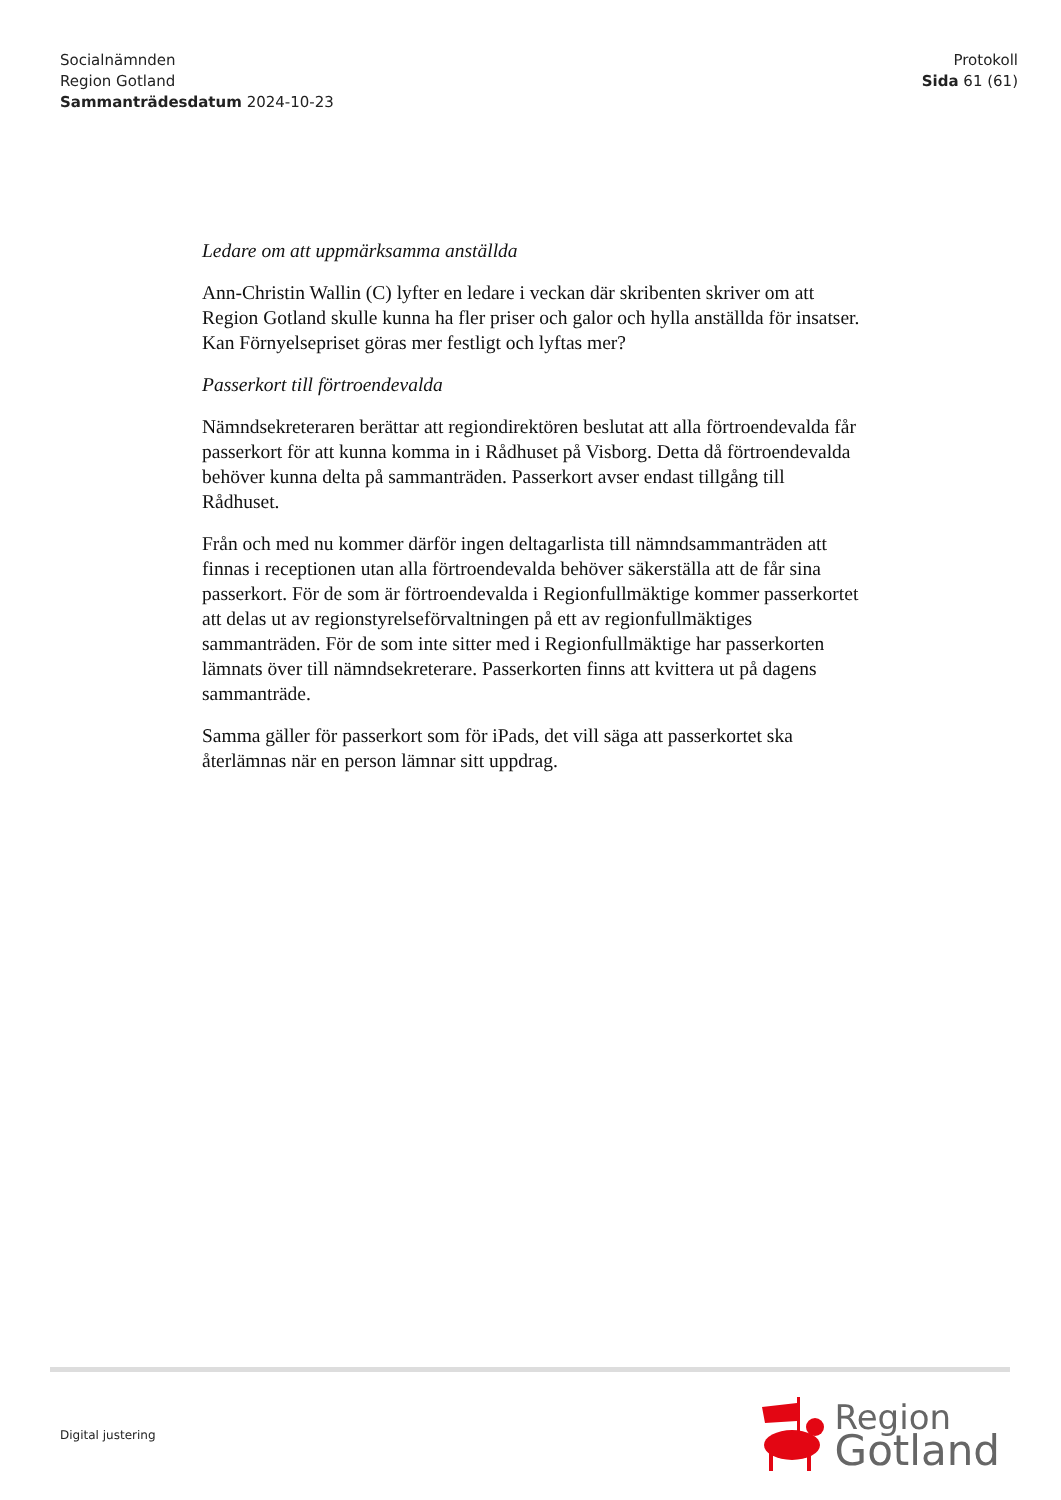Socialnämnden
Region Gotland
Sammanträdesdatum 2024-10-23
Protokoll
Sida 61 (61)
Ledare om att uppmärksamma anställda
Ann-Christin Wallin (C) lyfter en ledare i veckan där skribenten skriver om att Region Gotland skulle kunna ha fler priser och galor och hylla anställda för insatser. Kan Förnyelsepriset göras mer festligt och lyftas mer?
Passerkort till förtroendevalda
Nämndsekreteraren berättar att regiondirektören beslutat att alla förtroendevalda får passerkort för att kunna komma in i Rådhuset på Visborg. Detta då förtroendevalda behöver kunna delta på sammanträden. Passerkort avser endast tillgång till Rådhuset.
Från och med nu kommer därför ingen deltagarlista till nämndsammanträden att finnas i receptionen utan alla förtroendevalda behöver säkerställa att de får sina passerkort. För de som är förtroendevalda i Regionfullmäktige kommer passerkortet att delas ut av regionstyrelseförvaltningen på ett av regionfullmäktiges sammanträden. För de som inte sitter med i Regionfullmäktige har passerkorten lämnats över till nämndsekreterare. Passerkorten finns att kvittera ut på dagens sammanträde.
Samma gäller för passerkort som för iPads, det vill säga att passerkortet ska återlämnas när en person lämnar sitt uppdrag.
Digital justering
Region
Gotland